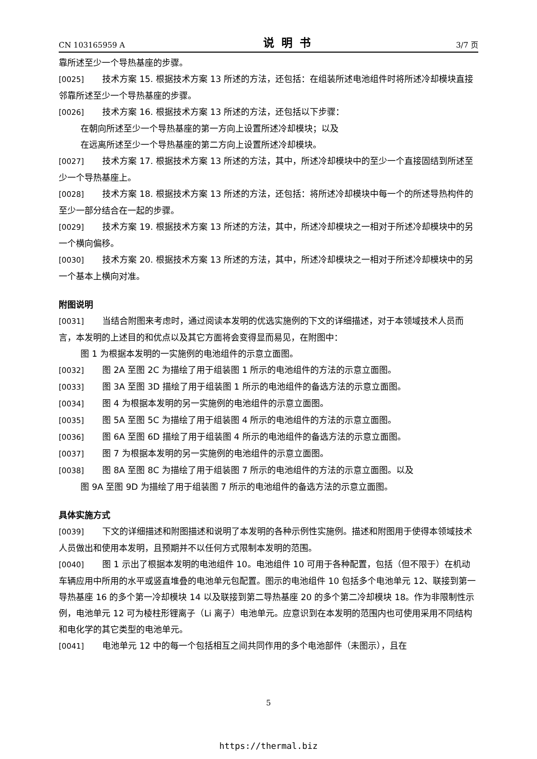CN 103165959 A 说明书 3/7 页
靠所述至少一个导热基座的步骤。
[0025] 技术方案 15. 根据技术方案 13 所述的方法，还包括：在组装所述电池组件时将所述冷却模块直接邻靠所述至少一个导热基座的步骤。
[0026] 技术方案 16. 根据技术方案 13 所述的方法，还包括以下步骤：
在朝向所述至少一个导热基座的第一方向上设置所述冷却模块；以及
在远离所述至少一个导热基座的第二方向上设置所述冷却模块。
[0027] 技术方案 17. 根据技术方案 13 所述的方法，其中，所述冷却模块中的至少一个直接固结到所述至少一个导热基座上。
[0028] 技术方案 18. 根据技术方案 13 所述的方法，还包括：将所述冷却模块中每一个的所述导热构件的至少一部分结合在一起的步骤。
[0029] 技术方案 19. 根据技术方案 13 所述的方法，其中，所述冷却模块之一相对于所述冷却模块中的另一个横向偏移。
[0030] 技术方案 20. 根据技术方案 13 所述的方法，其中，所述冷却模块之一相对于所述冷却模块中的另一个基本上横向对准。
附图说明
[0031] 当结合附图来考虑时，通过阅读本发明的优选实施例的下文的详细描述，对于本领域技术人员而言，本发明的上述目的和优点以及其它方面将会变得显而易见，在附图中：
图 1 为根据本发明的一实施例的电池组件的示意立面图。
[0032] 图 2A 至图 2C 为描绘了用于组装图 1 所示的电池组件的方法的示意立面图。
[0033] 图 3A 至图 3D 描绘了用于组装图 1 所示的电池组件的备选方法的示意立面图。
[0034] 图 4 为根据本发明的另一实施例的电池组件的示意立面图。
[0035] 图 5A 至图 5C 为描绘了用于组装图 4 所示的电池组件的方法的示意立面图。
[0036] 图 6A 至图 6D 描绘了用于组装图 4 所示的电池组件的备选方法的示意立面图。
[0037] 图 7 为根据本发明的另一实施例的电池组件的示意立面图。
[0038] 图 8A 至图 8C 为描绘了用于组装图 7 所示的电池组件的方法的示意立面图。以及
图 9A 至图 9D 为描绘了用于组装图 7 所示的电池组件的备选方法的示意立面图。
具体实施方式
[0039] 下文的详细描述和附图描述和说明了本发明的各种示例性实施例。描述和附图用于使得本领域技术人员做出和使用本发明，且预期并不以任何方式限制本发明的范围。
[0040] 图 1 示出了根据本发明的电池组件 10。电池组件 10 可用于各种配置，包括（但不限于）在机动车辆应用中所用的水平或竖直堆叠的电池单元包配置。图示的电池组件 10 包括多个电池单元 12、联接到第一导热基座 16 的多个第一冷却模块 14 以及联接到第二导热基座 20 的多个第二冷却模块 18。作为非限制性示例，电池单元 12 可为棱柱形锂离子（Li 离子）电池单元。应意识到在本发明的范围内也可使用采用不同结构和电化学的其它类型的电池单元。
[0041] 电池单元 12 中的每一个包括相互之间共同作用的多个电池部件（未图示），且在
5
https://thermal.biz